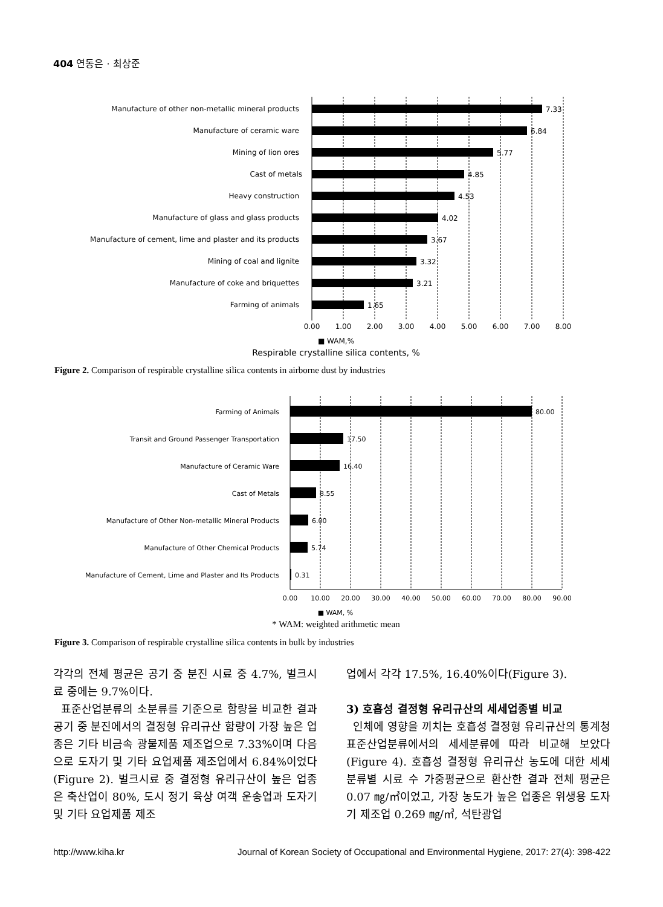404 연동은 · 최상준
Manufacture of other non-metallic mineral products
Manufacture of ceramic ware
Mining of Iion ores
Cast of metals
Heavy construction
Manufacture of glass and glass products
Manufacture of cement, lime and plaster and its products
Mining of coal and lignite
Manufacture of coke and briquettes
Farming of animals
7.33
6.84
5.77
4.85
4.53
4.02
3.67
3.32
3.21
1.65
0.00
1.00
2.00
3.00
4.00
5.00
6.00
7.00
8.00
■ WAM,%
Respirable crystalline silica contents, %
Figure 2. Comparison of respirable crystalline silica contents in airborne dust by industries
Farming of Animals
Transit and Ground Passenger Transportation
Manufacture of Ceramic Ware
Cast of Metals
Manufacture of Other Non-metallic Mineral Products
Manufacture of Other Chemical Products
Manufacture of Cement, Lime and Plaster and Its Products
80.00
17.50
16.40
8.55
6.00
5.74
0.31
0.00
10.00
20.00
30.00
40.00
50.00
60.00
70.00
80.00
90.00
■ WAM, %
* WAM: weighted arithmetic mean
Figure 3. Comparison of respirable crystalline silica contents in bulk by industries
각각의 전체 평균은 공기 중 분진 시료 중 4.7%, 벌크시료 중에는 9.7%이다.
표준산업분류의 소분류를 기준으로 함량을 비교한 결과 공기 중 분진에서의 결정형 유리규산 함량이 가장 높은 업종은 기타 비금속 광물제품 제조업으로 7.33%이며 다음으로 도자기 및 기타 요업제품 제조업에서 6.84%이었다(Figure 2). 벌크시료 중 결정형 유리규산이 높은 업종은 축산업이 80%, 도시 정기 육상 여객 운송업과 도자기 및 기타 요업제품 제조
업에서 각각 17.5%, 16.40%이다(Figure 3).
3) 호흡성 결정형 유리규산의 세세업종별 비교
인체에 영향을 끼치는 호흡성 결정형 유리규산의 통계청 표준산업분류에서의 세세분류에 따라 비교해 보았다(Figure 4). 호흡성 결정형 유리규산 농도에 대한 세세분류별 시료 수 가중평균으로 환산한 결과 전체 평균은 0.07 ㎎/㎥이었고, 가장 농도가 높은 업종은 위생용 도자기 제조업 0.269 ㎎/㎥, 석탄광업
http://www.kiha.kr Journal of Korean Society of Occupational and Environmental Hygiene, 2017: 27(4): 398-422